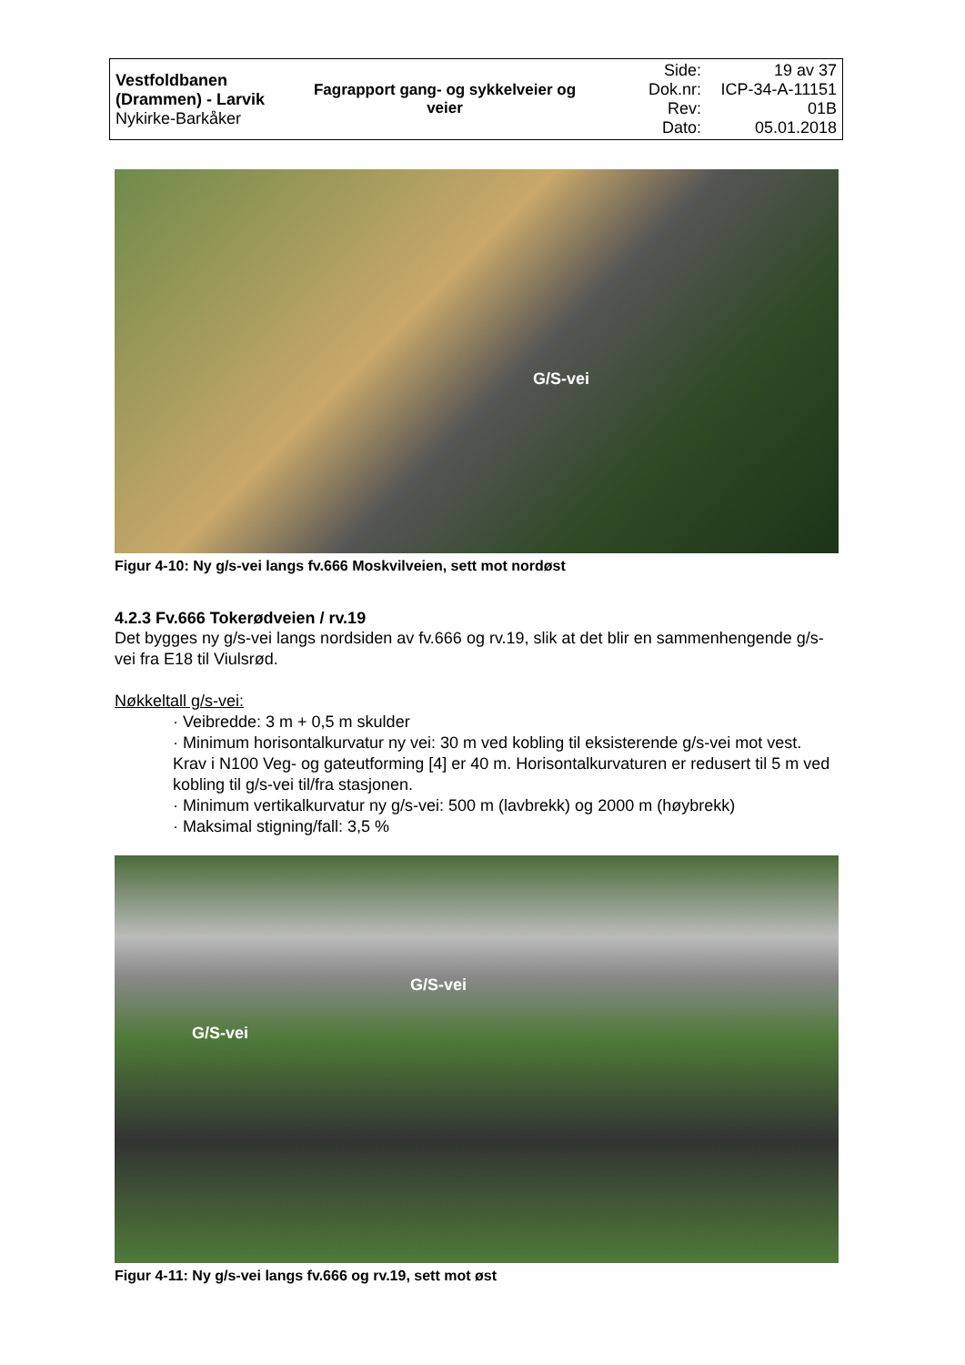| Vestfoldbanen (Drammen) - Larvik Nykirke-Barkåker | Fagrapport gang- og sykkelveier og veier | Side: Dok.nr: Rev: Dato: | 19 av 37 ICP-34-A-11151 01B 05.01.2018 |
G/S-vei
Figur 4-10: Ny g/s-vei langs fv.666 Moskvilveien, sett mot nordøst
4.2.3 Fv.666 Tokerødveien / rv.19
Det bygges ny g/s-vei langs nordsiden av fv.666 og rv.19, slik at det blir en sammenhengende g/s-vei fra E18 til Viulsrød.
Nøkkeltall g/s-vei:
· Veibredde: 3 m + 0,5 m skulder
· Minimum horisontalkurvatur ny vei: 30 m ved kobling til eksisterende g/s-vei mot vest. Krav i N100 Veg- og gateutforming [4] er 40 m. Horisontalkurvaturen er redusert til 5 m ved kobling til g/s-vei til/fra stasjonen.
· Minimum vertikalkurvatur ny g/s-vei: 500 m (lavbrekk) og 2000 m (høybrekk)
· Maksimal stigning/fall: 3,5 %
G/S-vei
G/S-vei
Figur 4-11: Ny g/s-vei langs fv.666 og rv.19, sett mot øst